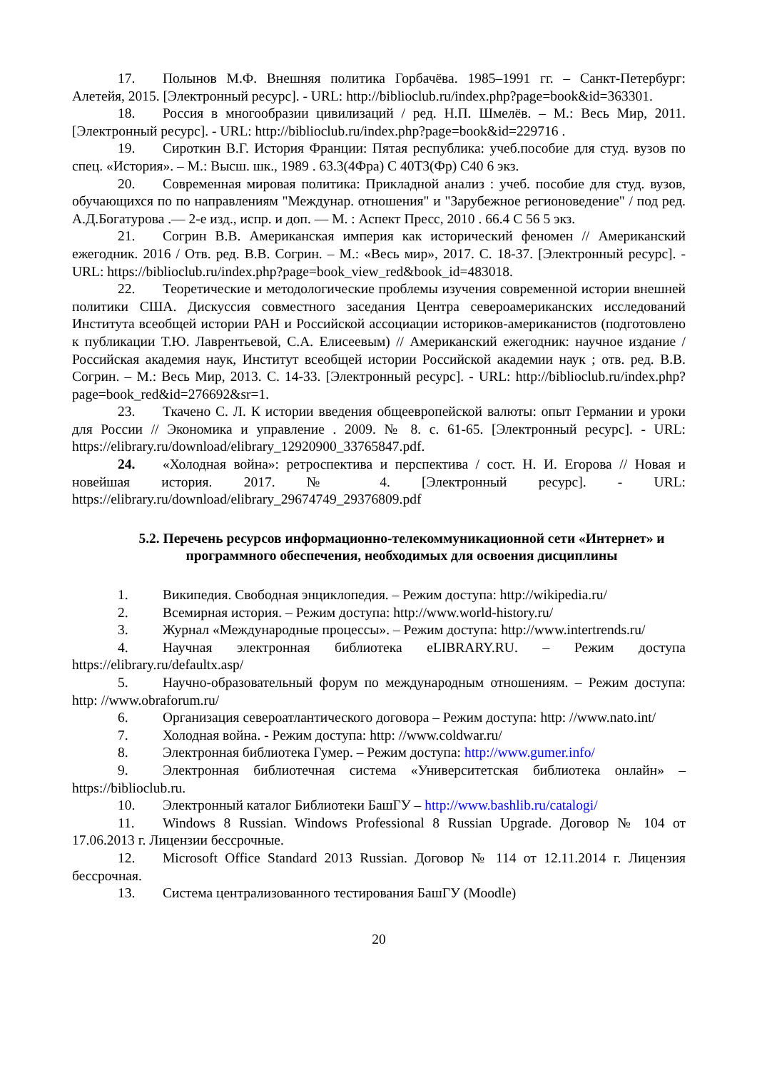17. Полынов М.Ф. Внешняя политика Горбачёва. 1985–1991 гг. – Санкт-Петербург: Алетейя, 2015. [Электронный ресурс]. - URL: http://biblioclub.ru/index.php?page=book&id=363301.
18. Россия в многообразии цивилизаций / ред. Н.П. Шмелёв. – М.: Весь Мир, 2011. [Электронный ресурс]. - URL: http://biblioclub.ru/index.php?page=book&id=229716 .
19. Сироткин В.Г. История Франции: Пятая республика: учеб.пособие для студ. вузов по спец. «История». – М.: Высш. шк., 1989 . 63.3(4Фра) С 40Т3(Фр) С40 6 экз.
20. Современная мировая политика: Прикладной анализ : учеб. пособие для студ. вузов, обучающихся по по направлениям "Междунар. отношения" и "Зарубежное регионоведение" / под ред. А.Д.Богатурова .— 2-е изд., испр. и доп. — М. : Аспект Пресс, 2010 . 66.4 С 56 5 экз.
21. Согрин В.В. Американская империя как исторический феномен // Американский ежегодник. 2016 / Отв. ред. В.В. Согрин. – М.: «Весь мир», 2017. С. 18-37. [Электронный ресурс]. - URL: https://biblioclub.ru/index.php?page=book_view_red&book_id=483018.
22. Теоретические и методологические проблемы изучения современной истории внешней политики США. Дискуссия совместного заседания Центра североамериканских исследований Института всеобщей истории РАН и Российской ассоциации историков-американистов (подготовлено к публикации Т.Ю. Лаврентьевой, С.А. Елисеевым) // Американский ежегодник: научное издание / Российская академия наук, Институт всеобщей истории Российской академии наук ; отв. ред. В.В. Согрин. – М.: Весь Мир, 2013. С. 14-33. [Электронный ресурс]. - URL: http://biblioclub.ru/index.php?page=book_red&id=276692&sr=1.
23. Ткачено С. Л. К истории введения общеевропейской валюты: опыт Германии и уроки для России // Экономика и управление . 2009. № 8. с. 61-65. [Электронный ресурс]. - URL: https://elibrary.ru/download/elibrary_12920900_33765847.pdf.
24. «Холодная война»: ретроспектива и перспектива / сост. Н. И. Егорова // Новая и новейшая история. 2017. № 4. [Электронный ресурс]. - URL: https://elibrary.ru/download/elibrary_29674749_29376809.pdf
5.2. Перечень ресурсов информационно-телекоммуникационной сети «Интернет» и программного обеспечения, необходимых для освоения дисциплины
1. Википедия. Свободная энциклопедия. – Режим доступа: http://wikipedia.ru/
2. Всемирная история. – Режим доступа: http://www.world-history.ru/
3. Журнал «Международные процессы». – Режим доступа: http://www.intertrends.ru/
4. Научная электронная библиотека eLIBRARY.RU. – Режим доступа https://elibrary.ru/defaultx.asp/
5. Научно-образовательный форум по международным отношениям. – Режим доступа: http: //www.obraforum.ru/
6. Организация североатлантического договора – Режим доступа: http: //www.nato.int/
7. Холодная война. - Режим доступа: http: //www.coldwar.ru/
8. Электронная библиотека Гумер. – Режим доступа: http://www.gumer.info/
9. Электронная библиотечная система «Университетская библиотека онлайн» – https://biblioclub.ru.
10. Электронный каталог Библиотеки БашГУ – http://www.bashlib.ru/catalogi/
11. Windows 8 Russian. Windows Professional 8 Russian Upgrade. Договор № 104 от 17.06.2013 г. Лицензии бессрочные.
12. Microsoft Office Standard 2013 Russian. Договор № 114 от 12.11.2014 г. Лицензия бессрочная.
13. Система централизованного тестирования БашГУ (Moodle)
20